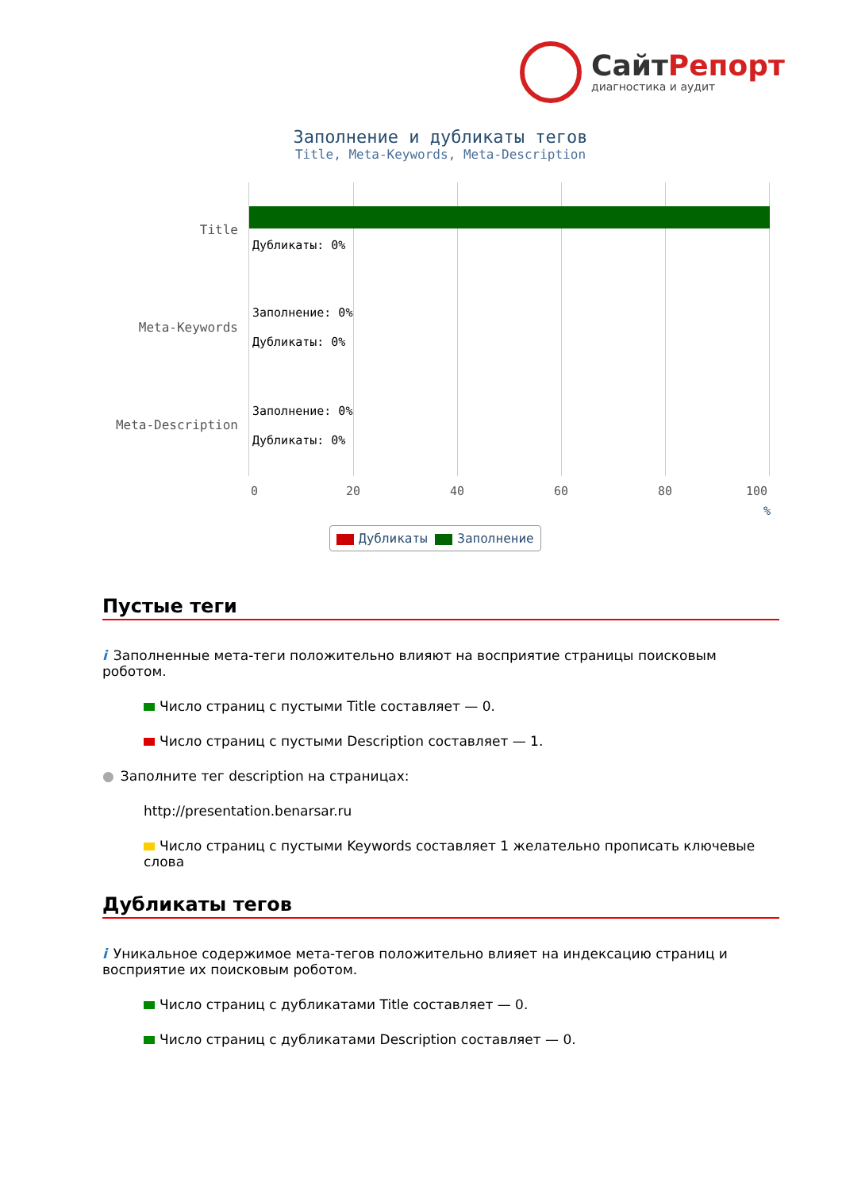СайтРепорт
диагностика и аудит
Заполнение и дубликаты тегов
Title, Meta-Keywords, Meta-Description
Title
Meta-Keywords
Meta-Description
Дубликаты: 0%
Заполнение: 0%
Дубликаты: 0%
Заполнение: 0%
Дубликаты: 0%
0 20 40 60 80 100
%
Дубликаты Заполнение
Пустые теги
i Заполненные мета-теги положительно влияют на восприятие страницы поисковым роботом.
Число страниц с пустыми Title составляет — 0.
Число страниц с пустыми Description составляет — 1.
● Заполните тег description на страницах:
http://presentation.benarsar.ru
Число страниц с пустыми Keywords составляет 1 желательно прописать ключевые слова
Дубликаты тегов
i Уникальное содержимое мета-тегов положительно влияет на индексацию страниц и восприятие их поисковым роботом.
Число страниц с дубликатами Title составляет — 0.
Число страниц с дубликатами Description составляет — 0.